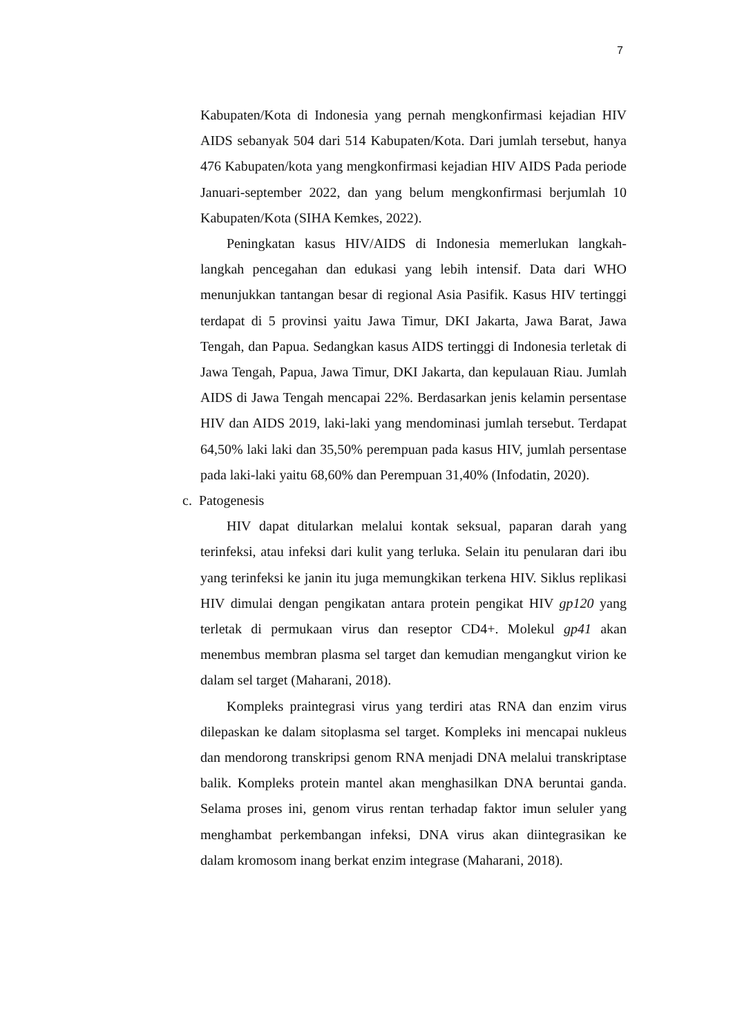7
Kabupaten/Kota di Indonesia yang pernah mengkonfirmasi kejadian HIV AIDS sebanyak 504 dari 514 Kabupaten/Kota. Dari jumlah tersebut, hanya 476 Kabupaten/kota yang mengkonfirmasi kejadian HIV AIDS Pada periode Januari-september 2022, dan yang belum mengkonfirmasi berjumlah 10 Kabupaten/Kota (SIHA Kemkes, 2022).
Peningkatan kasus HIV/AIDS di Indonesia memerlukan langkah-langkah pencegahan dan edukasi yang lebih intensif. Data dari WHO menunjukkan tantangan besar di regional Asia Pasifik. Kasus HIV tertinggi terdapat di 5 provinsi yaitu Jawa Timur, DKI Jakarta, Jawa Barat, Jawa Tengah, dan Papua. Sedangkan kasus AIDS tertinggi di Indonesia terletak di Jawa Tengah, Papua, Jawa Timur, DKI Jakarta, dan kepulauan Riau. Jumlah AIDS di Jawa Tengah mencapai 22%. Berdasarkan jenis kelamin persentase HIV dan AIDS 2019, laki-laki yang mendominasi jumlah tersebut. Terdapat 64,50% laki laki dan 35,50% perempuan pada kasus HIV, jumlah persentase pada laki-laki yaitu 68,60% dan Perempuan 31,40% (Infodatin, 2020).
c. Patogenesis
HIV dapat ditularkan melalui kontak seksual, paparan darah yang terinfeksi, atau infeksi dari kulit yang terluka. Selain itu penularan dari ibu yang terinfeksi ke janin itu juga memungkikan terkena HIV. Siklus replikasi HIV dimulai dengan pengikatan antara protein pengikat HIV gp120 yang terletak di permukaan virus dan reseptor CD4+. Molekul gp41 akan menembus membran plasma sel target dan kemudian mengangkut virion ke dalam sel target (Maharani, 2018).
Kompleks praintegrasi virus yang terdiri atas RNA dan enzim virus dilepaskan ke dalam sitoplasma sel target. Kompleks ini mencapai nukleus dan mendorong transkripsi genom RNA menjadi DNA melalui transkriptase balik. Kompleks protein mantel akan menghasilkan DNA beruntai ganda. Selama proses ini, genom virus rentan terhadap faktor imun seluler yang menghambat perkembangan infeksi, DNA virus akan diintegrasikan ke dalam kromosom inang berkat enzim integrase (Maharani, 2018).